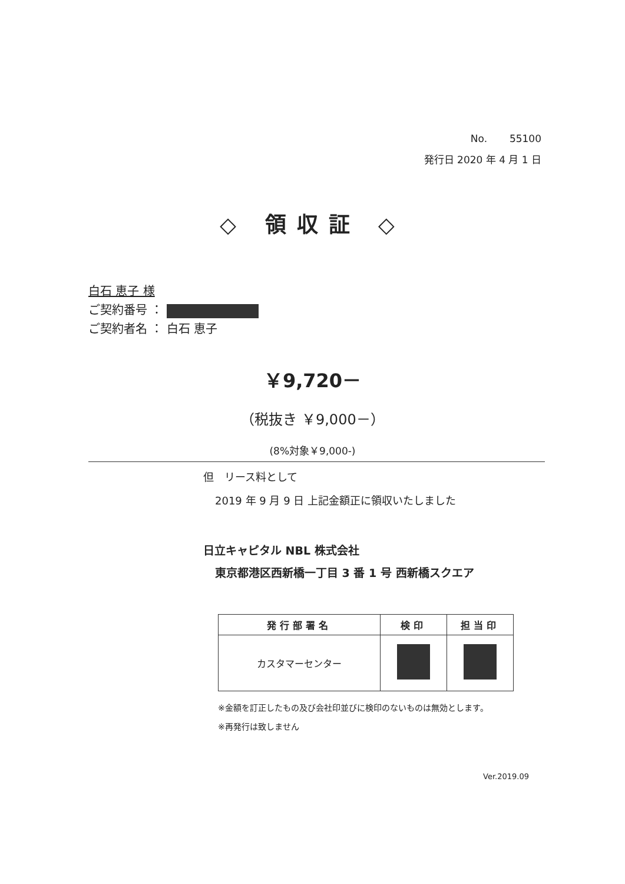No. 55100
発行日 2020 年 4 月 1 日
◇ 領収証 ◇
白石 恵子 様
ご契約番号 ：
ご契約者名 ： 白石 恵子
￥9,720－
（税抜き ￥9,000－）
(8%対象￥9,000-)
但　リース料として
2019 年 9 月 9 日 上記金額正に領収いたしました
日立キャピタル NBL 株式会社
東京都港区西新橋一丁目 3 番 1 号 西新橋スクエア
| 発行部署名 | 検印 | 担当印 |
| --- | --- | --- |
| カスタマーセンター | | |
※金額を訂正したもの及び会社印並びに検印のないものは無効とします。
※再発行は致しません
Ver.2019.09